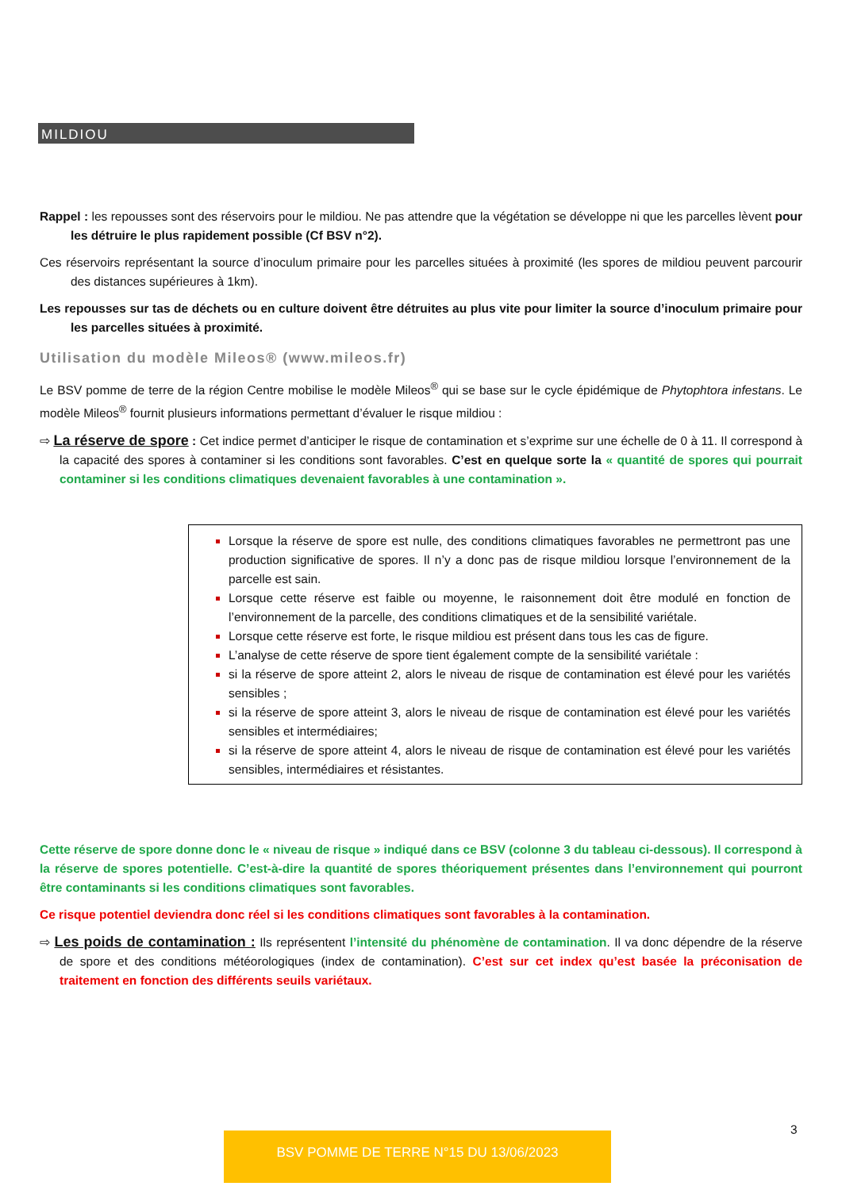MILDIOU
Rappel : les repousses sont des réservoirs pour le mildiou. Ne pas attendre que la végétation se développe ni que les parcelles lèvent pour les détruire le plus rapidement possible (Cf BSV n°2).
Ces réservoirs représentant la source d’inoculum primaire pour les parcelles situées à proximité (les spores de mildiou peuvent parcourir des distances supérieures à 1km).
Les repousses sur tas de déchets ou en culture doivent être détruites au plus vite pour limiter la source d’inoculum primaire pour les parcelles situées à proximité.
Utilisation du modèle Mileos® (www.mileos.fr)
Le BSV pomme de terre de la région Centre mobilise le modèle Mileos<sup>®</sup> qui se base sur le cycle épidémique de Phytophtora infestans. Le modèle Mileos<sup>®</sup> fournit plusieurs informations permettant d’évaluer le risque mildiou :
⇨ La réserve de spore : Cet indice permet d’anticiper le risque de contamination et s’exprime sur une échelle de 0 à 11. Il correspond à la capacité des spores à contaminer si les conditions sont favorables. C’est en quelque sorte la « quantité de spores qui pourrait contaminer si les conditions climatiques devenaient favorables à une contamination ».
Lorsque la réserve de spore est nulle, des conditions climatiques favorables ne permettront pas une production significative de spores. Il n’y a donc pas de risque mildiou lorsque l’environnement de la parcelle est sain.
Lorsque cette réserve est faible ou moyenne, le raisonnement doit être modulé en fonction de l’environnement de la parcelle, des conditions climatiques et de la sensibilité variétale.
Lorsque cette réserve est forte, le risque mildiou est présent dans tous les cas de figure.
L’analyse de cette réserve de spore tient également compte de la sensibilité variétale :
si la réserve de spore atteint 2, alors le niveau de risque de contamination est élevé pour les variétés sensibles ;
si la réserve de spore atteint 3, alors le niveau de risque de contamination est élevé pour les variétés sensibles et intermédiaires;
si la réserve de spore atteint 4, alors le niveau de risque de contamination est élevé pour les variétés sensibles, intermédiaires et résistantes.
Cette réserve de spore donne donc le « niveau de risque » indiqué dans ce BSV (colonne 3 du tableau ci-dessous). Il correspond à la réserve de spores potentielle. C’est-à-dire la quantité de spores théoriquement présentes dans l’environnement qui pourront être contaminants si les conditions climatiques sont favorables.
Ce risque potentiel deviendra donc réel si les conditions climatiques sont favorables à la contamination.
⇨ Les poids de contamination : Ils représentent l’intensité du phénomène de contamination. Il va donc dépendre de la réserve de spore et des conditions météorologiques (index de contamination). C’est sur cet index qu’est basée la préconisation de traitement en fonction des différents seuils variétaux.
3
BSV POMME DE TERRE N°15 DU 13/06/2023